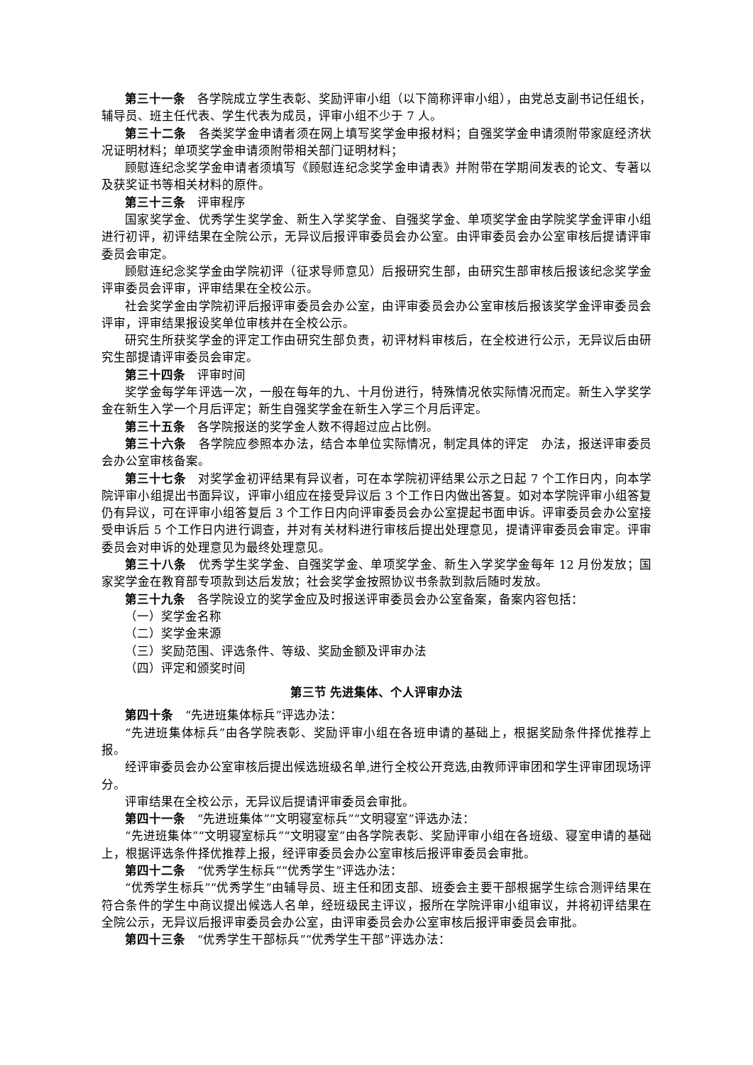第三十一条　各学院成立学生表彰、奖励评审小组（以下简称评审小组），由党总支副书记任组长，辅导员、班主任代表、学生代表为成员，评审小组不少于 7 人。
第三十二条　各类奖学金申请者须在网上填写奖学金申报材料；自强奖学金申请须附带家庭经济状况证明材料；单项奖学金申请须附带相关部门证明材料；
顾慰连纪念奖学金申请者须填写《顾慰连纪念奖学金申请表》并附带在学期间发表的论文、专著以及获奖证书等相关材料的原件。
第三十三条　评审程序
国家奖学金、优秀学生奖学金、新生入学奖学金、自强奖学金、单项奖学金由学院奖学金评审小组进行初评，初评结果在全院公示，无异议后报评审委员会办公室。由评审委员会办公室审核后提请评审委员会审定。
顾慰连纪念奖学金由学院初评（征求导师意见）后报研究生部，由研究生部审核后报该纪念奖学金评审委员会评审，评审结果在全校公示。
社会奖学金由学院初评后报评审委员会办公室，由评审委员会办公室审核后报该奖学金评审委员会评审，评审结果报设奖单位审核并在全校公示。
研究生所获奖学金的评定工作由研究生部负责，初评材料审核后，在全校进行公示，无异议后由研究生部提请评审委员会审定。
第三十四条　评审时间
奖学金每学年评选一次，一般在每年的九、十月份进行，特殊情况依实际情况而定。新生入学奖学金在新生入学一个月后评定；新生自强奖学金在新生入学三个月后评定。
第三十五条　各学院报送的奖学金人数不得超过应占比例。
第三十六条　各学院应参照本办法，结合本单位实际情况，制定具体的评定　办法，报送评审委员会办公室审核备案。
第三十七条　对奖学金初评结果有异议者，可在本学院初评结果公示之日起 7 个工作日内，向本学院评审小组提出书面异议，评审小组应在接受异议后 3 个工作日内做出答复。如对本学院评审小组答复仍有异议，可在评审小组答复后 3 个工作日内向评审委员会办公室提起书面申诉。评审委员会办公室接受申诉后 5 个工作日内进行调查，并对有关材料进行审核后提出处理意见，提请评审委员会审定。评审委员会对申诉的处理意见为最终处理意见。
第三十八条　优秀学生奖学金、自强奖学金、单项奖学金、新生入学奖学金每年 12 月份发放；国家奖学金在教育部专项款到达后发放；社会奖学金按照协议书条款到款后随时发放。
第三十九条　各学院设立的奖学金应及时报送评审委员会办公室备案，备案内容包括：
（一）奖学金名称
（二）奖学金来源
（三）奖励范围、评选条件、等级、奖励金额及评审办法
（四）评定和颁奖时间
第三节 先进集体、个人评审办法
第四十条　“先进班集体标兵”评选办法：
“先进班集体标兵”由各学院表彰、奖励评审小组在各班申请的基础上，根据奖励条件择优推荐上报。
经评审委员会办公室审核后提出候选班级名单,进行全校公开竞选,由教师评审团和学生评审团现场评分。
评审结果在全校公示，无异议后提请评审委员会审批。
第四十一条　“先进班集体”“文明寝室标兵”“文明寝室”评选办法：
“先进班集体”“文明寝室标兵”“文明寝室”由各学院表彰、奖励评审小组在各班级、寝室申请的基础上，根据评选条件择优推荐上报，经评审委员会办公室审核后报评审委员会审批。
第四十二条　“优秀学生标兵”“优秀学生”评选办法：
“优秀学生标兵”“优秀学生”由辅导员、班主任和团支部、班委会主要干部根据学生综合测评结果在符合条件的学生中商议提出候选人名单，经班级民主评议，报所在学院评审小组审议，并将初评结果在全院公示，无异议后报评审委员会办公室，由评审委员会办公室审核后报评审委员会审批。
第四十三条　“优秀学生干部标兵”“优秀学生干部”评选办法：